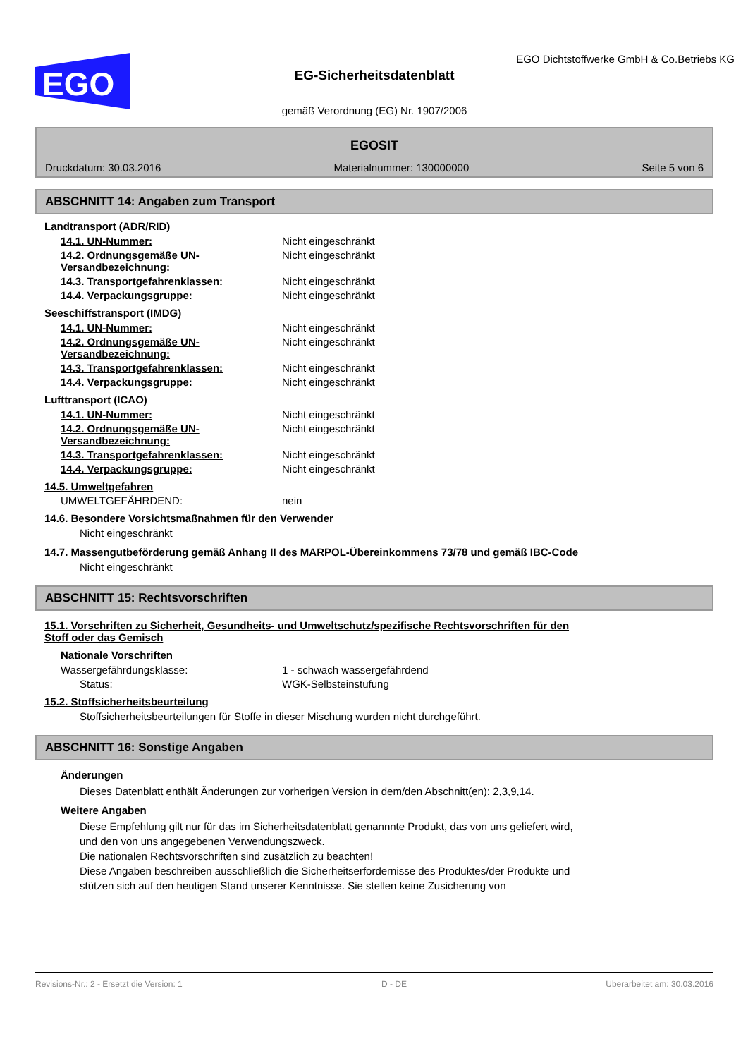EGO
EGO Dichtstoffwerke GmbH & Co.Betriebs KG
EG-Sicherheitsdatenblatt
gemäß Verordnung (EG) Nr. 1907/2006
EGOSIT
Druckdatum: 30.03.2016 Materialnummer: 130000000 Seite 5 von 6
ABSCHNITT 14: Angaben zum Transport
Landtransport (ADR/RID)
14.1. UN-Nummer: Nicht eingeschränkt
14.2. Ordnungsgemäße UN-Versandbezeichnung: Nicht eingeschränkt
14.3. Transportgefahrenklassen: Nicht eingeschränkt
14.4. Verpackungsgruppe: Nicht eingeschränkt
Seeschiffstransport (IMDG)
14.1. UN-Nummer: Nicht eingeschränkt
14.2. Ordnungsgemäße UN-Versandbezeichnung: Nicht eingeschränkt
14.3. Transportgefahrenklassen: Nicht eingeschränkt
14.4. Verpackungsgruppe: Nicht eingeschränkt
Lufttransport (ICAO)
14.1. UN-Nummer: Nicht eingeschränkt
14.2. Ordnungsgemäße UN-Versandbezeichnung: Nicht eingeschränkt
14.3. Transportgefahrenklassen: Nicht eingeschränkt
14.4. Verpackungsgruppe: Nicht eingeschränkt
14.5. Umweltgefahren
UMWELTGEFÄHRDEND: nein
14.6. Besondere Vorsichtsmaßnahmen für den Verwender
Nicht eingeschränkt
14.7. Massengutbeförderung gemäß Anhang II des MARPOL-Übereinkommens 73/78 und gemäß IBC-Code
Nicht eingeschränkt
ABSCHNITT 15: Rechtsvorschriften
15.1. Vorschriften zu Sicherheit, Gesundheits- und Umweltschutz/spezifische Rechtsvorschriften für den
Stoff oder das Gemisch
Nationale Vorschriften
Wassergefährdungsklasse: 1 - schwach wassergefährdend
Status: WGK-Selbsteinstufung
15.2. Stoffsicherheitsbeurteilung
Stoffsicherheitsbeurteilungen für Stoffe in dieser Mischung wurden nicht durchgeführt.
ABSCHNITT 16: Sonstige Angaben
Änderungen
Dieses Datenblatt enthält Änderungen zur vorherigen Version in dem/den Abschnitt(en): 2,3,9,14.
Weitere Angaben
Diese Empfehlung gilt nur für das im Sicherheitsdatenblatt genannnte Produkt, das von uns geliefert wird,
und den von uns angegebenen Verwendungszweck.
Die nationalen Rechtsvorschriften sind zusätzlich zu beachten!
Diese Angaben beschreiben ausschließlich die Sicherheitserfordernisse des Produktes/der Produkte und
stützen sich auf den heutigen Stand unserer Kenntnisse. Sie stellen keine Zusicherung von
Revisions-Nr.: 2 - Ersetzt die Version: 1 D - DE Überarbeitet am: 30.03.2016